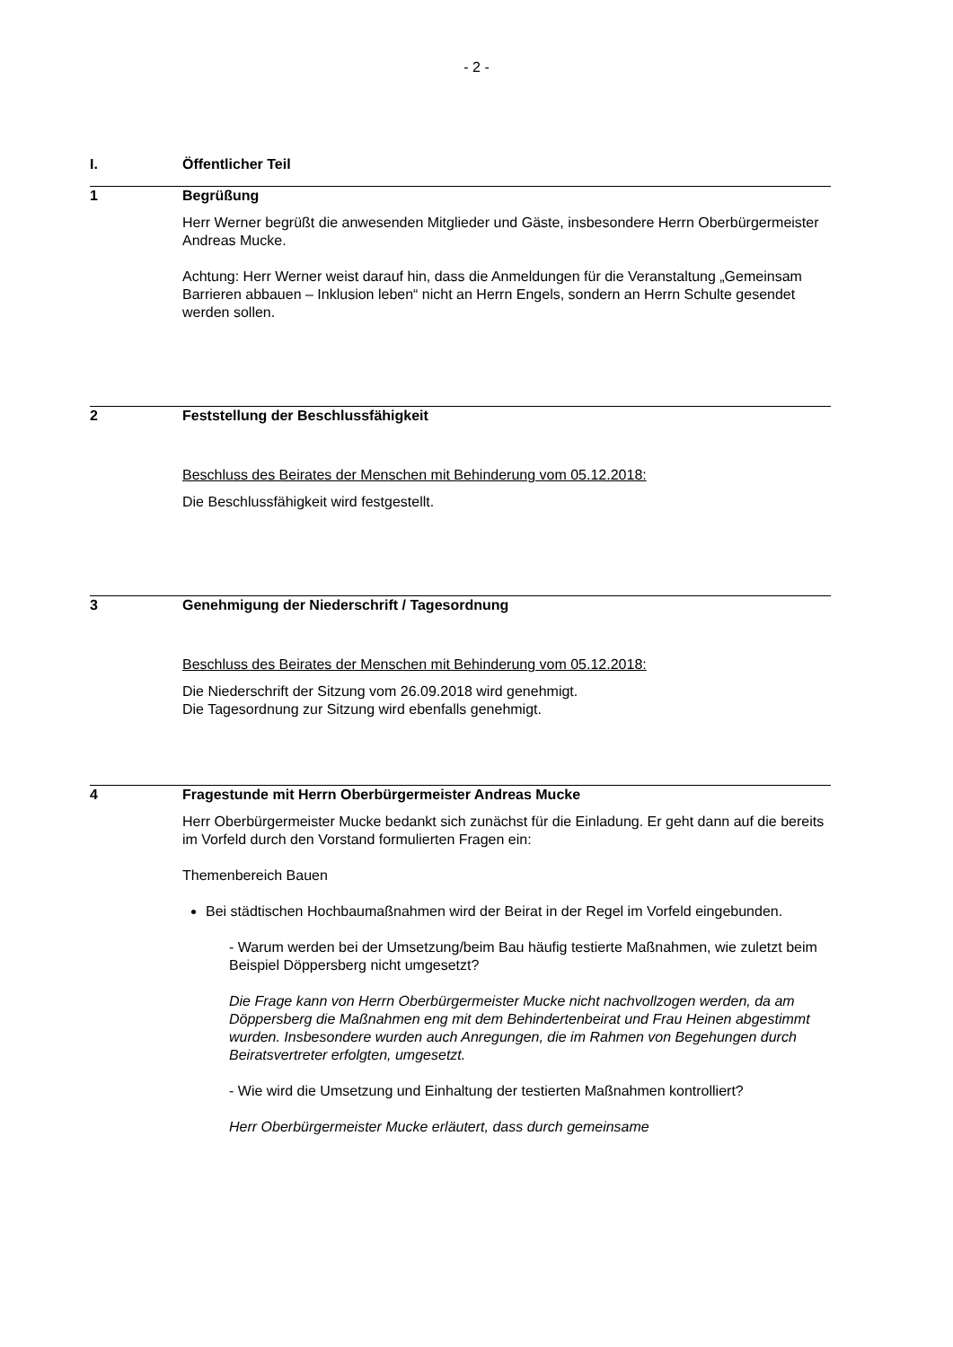- 2 -
I. Öffentlicher Teil
1 Begrüßung
Herr Werner begrüßt die anwesenden Mitglieder und Gäste, insbesondere Herrn Oberbürgermeister Andreas Mucke.
Achtung: Herr Werner weist darauf hin, dass die Anmeldungen für die Veranstaltung „Gemeinsam Barrieren abbauen – Inklusion leben“ nicht an Herrn Engels, sondern an Herrn Schulte gesendet werden sollen.
2 Feststellung der Beschlussfähigkeit
Beschluss des Beirates der Menschen mit Behinderung vom 05.12.2018:
Die Beschlussfähigkeit wird festgestellt.
3 Genehmigung der Niederschrift / Tagesordnung
Beschluss des Beirates der Menschen mit Behinderung vom 05.12.2018:
Die Niederschrift der Sitzung vom 26.09.2018 wird genehmigt.
Die Tagesordnung zur Sitzung wird ebenfalls genehmigt.
4 Fragestunde mit Herrn Oberbürgermeister Andreas Mucke
Herr Oberbürgermeister Mucke bedankt sich zunächst für die Einladung. Er geht dann auf die bereits im Vorfeld durch den Vorstand formulierten Fragen ein:
Themenbereich Bauen
Bei städtischen Hochbaumaßnahmen wird der Beirat in der Regel im Vorfeld eingebunden.
- Warum werden bei der Umsetzung/beim Bau häufig testierte Maßnahmen, wie zuletzt beim Beispiel Döppersberg nicht umgesetzt?
Die Frage kann von Herrn Oberbürgermeister Mucke nicht nachvollzogen werden, da am Döppersberg die Maßnahmen eng mit dem Behindertenbeirat und Frau Heinen abgestimmt wurden. Insbesondere wurden auch Anregungen, die im Rahmen von Begehungen durch Beiratsvertreter erfolgten, umgesetzt.
- Wie wird die Umsetzung und Einhaltung der testierten Maßnahmen kontrolliert?
Herr Oberbürgermeister Mucke erläutert, dass durch gemeinsame